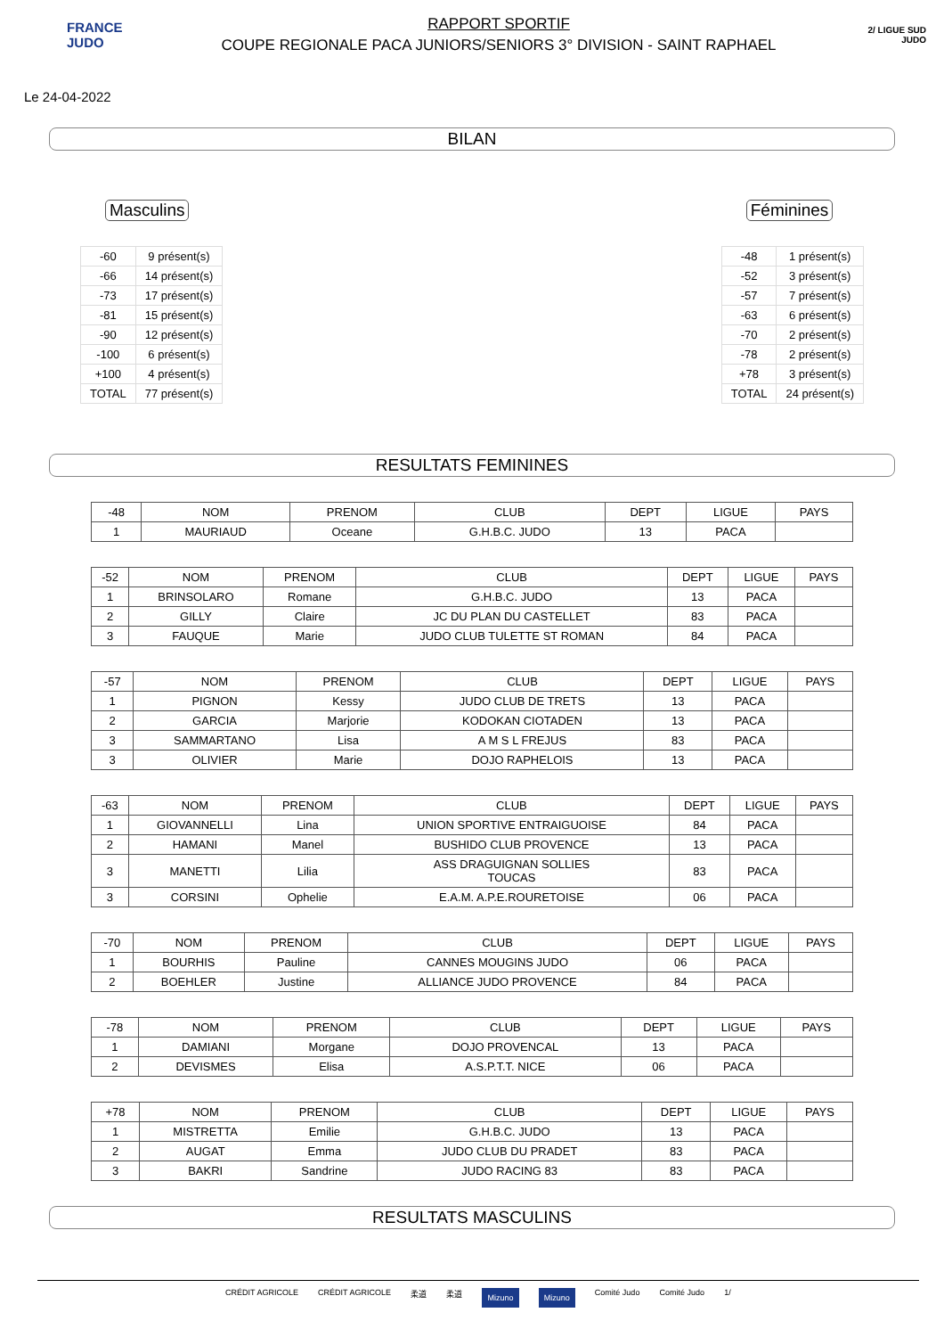FRANCE
JUDO
RAPPORT SPORTIF
COUPE REGIONALE PACA JUNIORS/SENIORS 3° DIVISION - SAINT RAPHAEL
2/ LIGUE SUD JUDO
Le 24-04-2022
BILAN
Masculins
| -60 | 9 présent(s) |
| -66 | 14 présent(s) |
| -73 | 17 présent(s) |
| -81 | 15 présent(s) |
| -90 | 12 présent(s) |
| -100 | 6 présent(s) |
| +100 | 4 présent(s) |
| TOTAL | 77 présent(s) |
Féminines
| -48 | 1 présent(s) |
| -52 | 3 présent(s) |
| -57 | 7 présent(s) |
| -63 | 6 présent(s) |
| -70 | 2 présent(s) |
| -78 | 2 présent(s) |
| +78 | 3 présent(s) |
| TOTAL | 24 présent(s) |
RESULTATS FEMININES
| -48 | NOM | PRENOM | CLUB | DEPT | LIGUE | PAYS |
| --- | --- | --- | --- | --- | --- | --- |
| 1 | MAURIAUD | Oceane | G.H.B.C. JUDO | 13 | PACA | |
| -52 | NOM | PRENOM | CLUB | DEPT | LIGUE | PAYS |
| --- | --- | --- | --- | --- | --- | --- |
| 1 | BRINSOLARO | Romane | G.H.B.C. JUDO | 13 | PACA | |
| 2 | GILLY | Claire | JC DU PLAN DU CASTELLET | 83 | PACA | |
| 3 | FAUQUE | Marie | JUDO CLUB TULETTE ST ROMAN | 84 | PACA | |
| -57 | NOM | PRENOM | CLUB | DEPT | LIGUE | PAYS |
| --- | --- | --- | --- | --- | --- | --- |
| 1 | PIGNON | Kessy | JUDO CLUB DE TRETS | 13 | PACA | |
| 2 | GARCIA | Marjorie | KODOKAN CIOTADEN | 13 | PACA | |
| 3 | SAMMARTANO | Lisa | A M S L FREJUS | 83 | PACA | |
| 3 | OLIVIER | Marie | DOJO RAPHELOIS | 13 | PACA | |
| -63 | NOM | PRENOM | CLUB | DEPT | LIGUE | PAYS |
| --- | --- | --- | --- | --- | --- | --- |
| 1 | GIOVANNELLI | Lina | UNION SPORTIVE ENTRAIGUOISE | 84 | PACA | |
| 2 | HAMANI | Manel | BUSHIDO CLUB PROVENCE | 13 | PACA | |
| 3 | MANETTI | Lilia | ASS DRAGUIGNAN SOLLIES TOUCAS | 83 | PACA | |
| 3 | CORSINI | Ophelie | E.A.M. A.P.E.ROURETOISE | 06 | PACA | |
| -70 | NOM | PRENOM | CLUB | DEPT | LIGUE | PAYS |
| --- | --- | --- | --- | --- | --- | --- |
| 1 | BOURHIS | Pauline | CANNES MOUGINS JUDO | 06 | PACA | |
| 2 | BOEHLER | Justine | ALLIANCE JUDO PROVENCE | 84 | PACA | |
| -78 | NOM | PRENOM | CLUB | DEPT | LIGUE | PAYS |
| --- | --- | --- | --- | --- | --- | --- |
| 1 | DAMIANI | Morgane | DOJO PROVENCAL | 13 | PACA | |
| 2 | DEVISMES | Elisa | A.S.P.T.T. NICE | 06 | PACA | |
| +78 | NOM | PRENOM | CLUB | DEPT | LIGUE | PAYS |
| --- | --- | --- | --- | --- | --- | --- |
| 1 | MISTRETTA | Emilie | G.H.B.C. JUDO | 13 | PACA | |
| 2 | AUGAT | Emma | JUDO CLUB DU PRADET | 83 | PACA | |
| 3 | BAKRI | Sandrine | JUDO RACING 83 | 83 | PACA | |
RESULTATS MASCULINS
CRÉDIT AGRICOLE CRÉDIT AGRICOLE 柔道 柔道 Mizuno Mizuno Comité Judo Comité Judo 1/